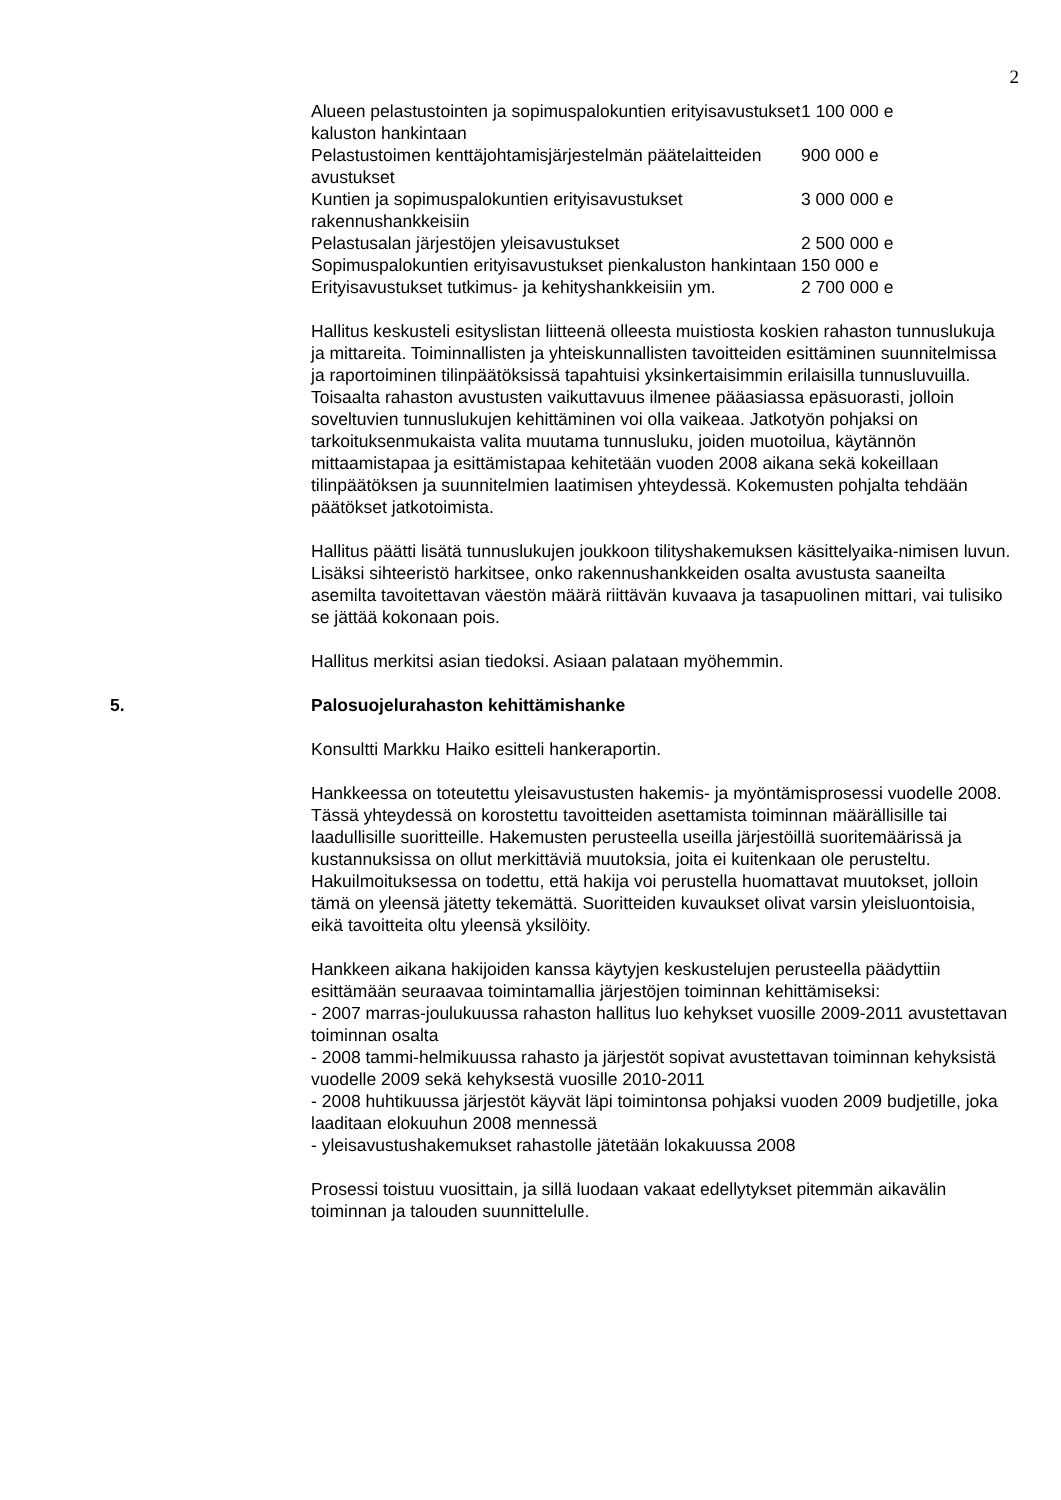2
| Alueen pelastustointen ja sopimuspalokuntien erityisavustukset kaluston hankintaan | 1 100 000 e |
| Pelastustoimen kenttäjohtamisjärjestelmän päätelaitteiden avustukset | 900 000 e |
| Kuntien ja sopimuspalokuntien erityisavustukset rakennushankkeisiin | 3 000 000 e |
| Pelastusalan järjestöjen yleisavustukset | 2 500 000 e |
| Sopimuspalokuntien erityisavustukset pienkaluston hankintaan | 150 000 e |
| Erityisavustukset tutkimus- ja kehityshankkeisiin ym. | 2 700 000 e |
Hallitus keskusteli esityslistan liitteenä olleesta muistiosta koskien rahaston tunnuslukuja ja mittareita. Toiminnallisten ja yhteiskunnallisten tavoitteiden esittäminen suunnitelmissa ja raportoiminen tilinpäätöksissä tapahtuisi yksinkertaisimmin erilaisilla tunnusluvuilla. Toisaalta rahaston avustusten vaikuttavuus ilmenee pääasiassa epäsuorasti, jolloin soveltuvien tunnuslukujen kehittäminen voi olla vaikeaa. Jatkotyön pohjaksi on tarkoituksenmukaista valita muutama tunnusluku, joiden muotoilua, käytännön mittaamistapaa ja esittämistapaa kehitetään vuoden 2008 aikana sekä kokeillaan tilinpäätöksen ja suunnitelmien laatimisen yhteydessä. Kokemusten pohjalta tehdään päätökset jatkotoimista.
Hallitus päätti lisätä tunnuslukujen joukkoon tilityshakemuksen käsittelyaika-nimisen luvun. Lisäksi sihteeristö harkitsee, onko rakennushankkeiden osalta avustusta saaneilta asemilta tavoitettavan väestön määrä riittävän kuvaava ja tasapuolinen mittari, vai tulisiko se jättää kokonaan pois.
Hallitus merkitsi asian tiedoksi. Asiaan palataan myöhemmin.
5. Palosuojelurahaston kehittämishanke
Konsultti Markku Haiko esitteli hankeraportin.
Hankkeessa on toteutettu yleisavustusten hakemis- ja myöntämisprosessi vuodelle 2008. Tässä yhteydessä on korostettu tavoitteiden asettamista toiminnan määrällisille tai laadullisille suoritteille. Hakemusten perusteella useilla järjestöillä suoritemäärissä ja kustannuksissa on ollut merkittäviä muutoksia, joita ei kuitenkaan ole perusteltu. Hakuilmoituksessa on todettu, että hakija voi perustella huomattavat muutokset, jolloin tämä on yleensä jätetty tekemättä. Suoritteiden kuvaukset olivat varsin yleisluontoisia, eikä tavoitteita oltu yleensä yksilöity.
Hankkeen aikana hakijoiden kanssa käytyjen keskustelujen perusteella päädyttiin esittämään seuraavaa toimintamallia järjestöjen toiminnan kehittämiseksi:
- 2007 marras-joulukuussa rahaston hallitus luo kehykset vuosille 2009-2011 avustettavan toiminnan osalta
- 2008 tammi-helmikuussa rahasto ja järjestöt sopivat avustettavan toiminnan kehyksistä vuodelle 2009 sekä kehyksestä vuosille 2010-2011
- 2008 huhtikuussa järjestöt käyvät läpi toimintonsa pohjaksi vuoden 2009 budjetille, joka laaditaan elokuuhun 2008 mennessä
- yleisavustushakemukset rahastolle jätetään lokakuussa 2008
Prosessi toistuu vuosittain, ja sillä luodaan vakaat edellytykset pitemmän aikavälin toiminnan ja talouden suunnittelulle.